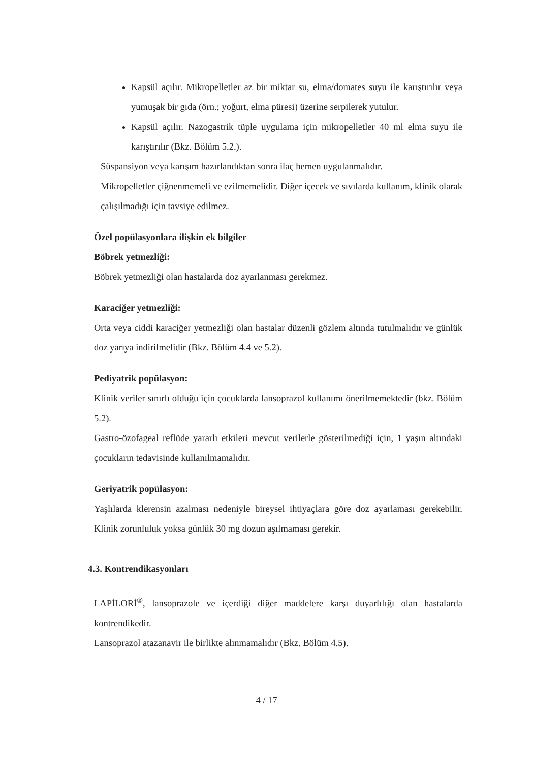Kapsül açılır. Mikropelletler az bir miktar su, elma/domates suyu ile karıştırılır veya yumuşak bir gıda (örn.; yoğurt, elma püresi) üzerine serpilerek yutulur.
Kapsül açılır. Nazogastrik tüple uygulama için mikropelletler 40 ml elma suyu ile karıştırılır (Bkz. Bölüm 5.2.).
Süspansiyon veya karışım hazırlandıktan sonra ilaç hemen uygulanmalıdır.
Mikropelletler çiğnenmemeli ve ezilmemelidir. Diğer içecek ve sıvılarda kullanım, klinik olarak çalışılmadığı için tavsiye edilmez.
Özel popülasyonlara ilişkin ek bilgiler
Böbrek yetmezliği:
Böbrek yetmezliği olan hastalarda doz ayarlanması gerekmez.
Karaciğer yetmezliği:
Orta veya ciddi karaciğer yetmezliği olan hastalar düzenli gözlem altında tutulmalıdır ve günlük doz yarıya indirilmelidir (Bkz. Bölüm 4.4 ve 5.2).
Pediyatrik popülasyon:
Klinik veriler sınırlı olduğu için çocuklarda lansoprazol kullanımı önerilmemektedir (bkz. Bölüm 5.2).
Gastro-özofageal reflüde yararlı etkileri mevcut verilerle gösterilmediği için, 1 yaşın altındaki çocukların tedavisinde kullanılmamalıdır.
Geriyatrik popülasyon:
Yaşlılarda klerensin azalması nedeniyle bireysel ihtiyaçlara göre doz ayarlaması gerekebilir. Klinik zorunluluk yoksa günlük 30 mg dozun aşılmaması gerekir.
4.3. Kontrendikasyonları
LAPİLORİ<sup>®</sup>, lansoprazole ve içerdiği diğer maddelere karşı duyarlılığı olan hastalarda kontrendikedir.
Lansoprazol atazanavir ile birlikte alınmamalıdır (Bkz. Bölüm 4.5).
4 / 17